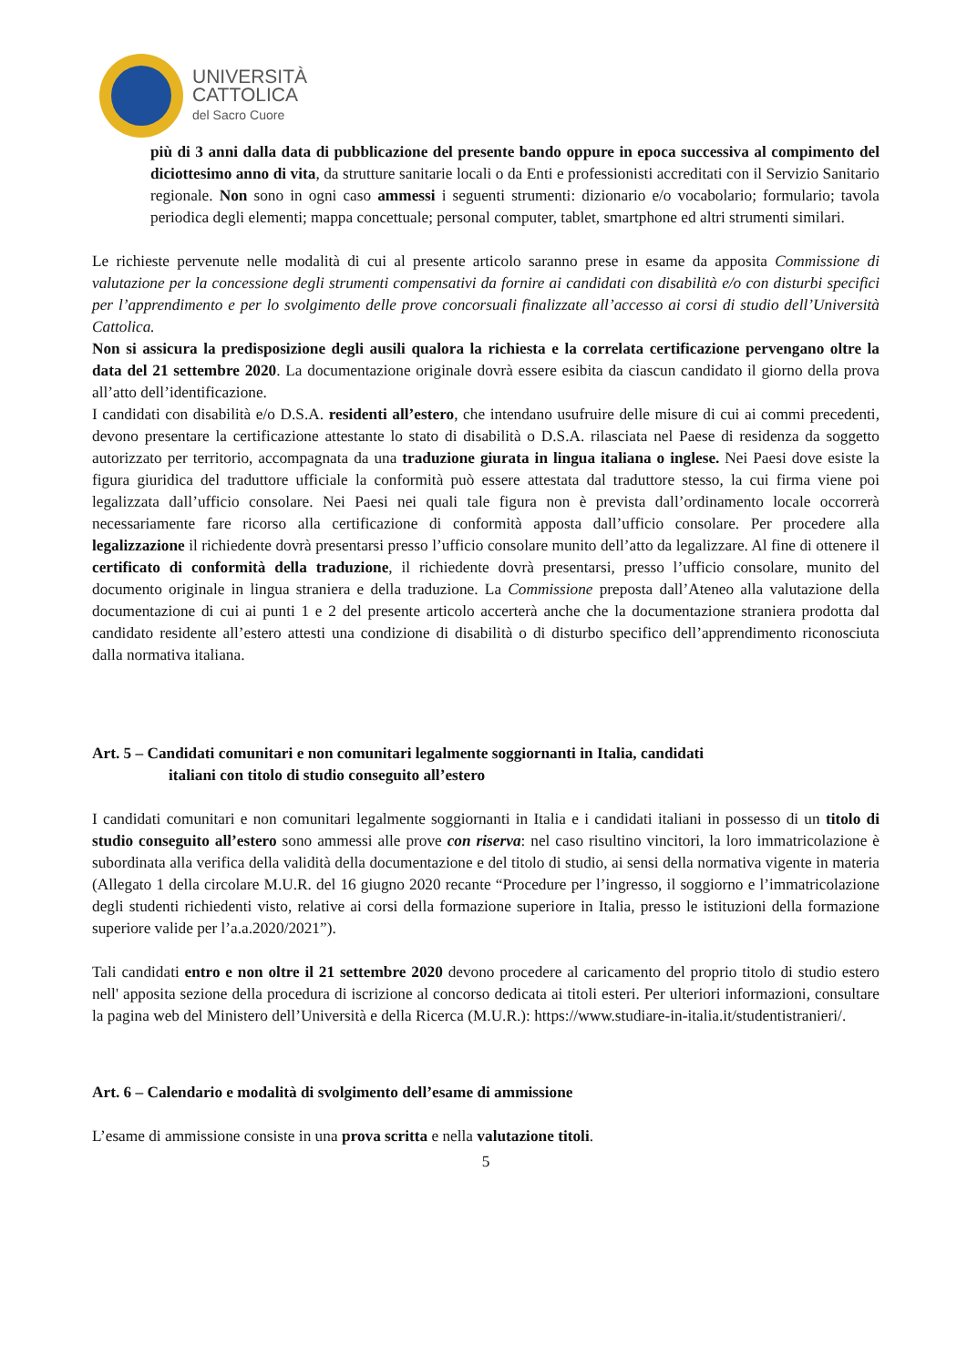UNIVERSITÀ
CATTOLICA
del Sacro Cuore
più di 3 anni dalla data di pubblicazione del presente bando oppure in epoca successiva al compimento del diciottesimo anno di vita, da strutture sanitarie locali o da Enti e professionisti accreditati con il Servizio Sanitario regionale. Non sono in ogni caso ammessi i seguenti strumenti: dizionario e/o vocabolario; formulario; tavola periodica degli elementi; mappa concettuale; personal computer, tablet, smartphone ed altri strumenti similari.
Le richieste pervenute nelle modalità di cui al presente articolo saranno prese in esame da apposita Commissione di valutazione per la concessione degli strumenti compensativi da fornire ai candidati con disabilità e/o con disturbi specifici per l’apprendimento e per lo svolgimento delle prove concorsuali finalizzate all’accesso ai corsi di studio dell’Università Cattolica.
Non si assicura la predisposizione degli ausili qualora la richiesta e la correlata certificazione pervengano oltre la data del 21 settembre 2020. La documentazione originale dovrà essere esibita da ciascun candidato il giorno della prova all’atto dell’identificazione.
I candidati con disabilità e/o D.S.A. residenti all’estero, che intendano usufruire delle misure di cui ai commi precedenti, devono presentare la certificazione attestante lo stato di disabilità o D.S.A. rilasciata nel Paese di residenza da soggetto autorizzato per territorio, accompagnata da una traduzione giurata in lingua italiana o inglese. Nei Paesi dove esiste la figura giuridica del traduttore ufficiale la conformità può essere attestata dal traduttore stesso, la cui firma viene poi legalizzata dall’ufficio consolare. Nei Paesi nei quali tale figura non è prevista dall’ordinamento locale occorrerà necessariamente fare ricorso alla certificazione di conformità apposta dall’ufficio consolare. Per procedere alla legalizzazione il richiedente dovrà presentarsi presso l’ufficio consolare munito dell’atto da legalizzare. Al fine di ottenere il certificato di conformità della traduzione, il richiedente dovrà presentarsi, presso l’ufficio consolare, munito del documento originale in lingua straniera e della traduzione. La Commissione preposta dall’Ateneo alla valutazione della documentazione di cui ai punti 1 e 2 del presente articolo accerterà anche che la documentazione straniera prodotta dal candidato residente all’estero attesti una condizione di disabilità o di disturbo specifico dell’apprendimento riconosciuta dalla normativa italiana.
Art. 5 – Candidati comunitari e non comunitari legalmente soggiornanti in Italia, candidati
italiani con titolo di studio conseguito all’estero
I candidati comunitari e non comunitari legalmente soggiornanti in Italia e i candidati italiani in possesso di un titolo di studio conseguito all’estero sono ammessi alle prove con riserva: nel caso risultino vincitori, la loro immatricolazione è subordinata alla verifica della validità della documentazione e del titolo di studio, ai sensi della normativa vigente in materia (Allegato 1 della circolare M.U.R. del 16 giugno 2020 recante “Procedure per l’ingresso, il soggiorno e l’immatricolazione degli studenti richiedenti visto, relative ai corsi della formazione superiore in Italia, presso le istituzioni della formazione superiore valide per l’a.a.2020/2021”).
Tali candidati entro e non oltre il 21 settembre 2020 devono procedere al caricamento del proprio titolo di studio estero nell' apposita sezione della procedura di iscrizione al concorso dedicata ai titoli esteri. Per ulteriori informazioni, consultare la pagina web del Ministero dell’Università e della Ricerca (M.U.R.): https://www.studiare-in-italia.it/studentistranieri/.
Art. 6 – Calendario e modalità di svolgimento dell’esame di ammissione
L’esame di ammissione consiste in una prova scritta e nella valutazione titoli.
5